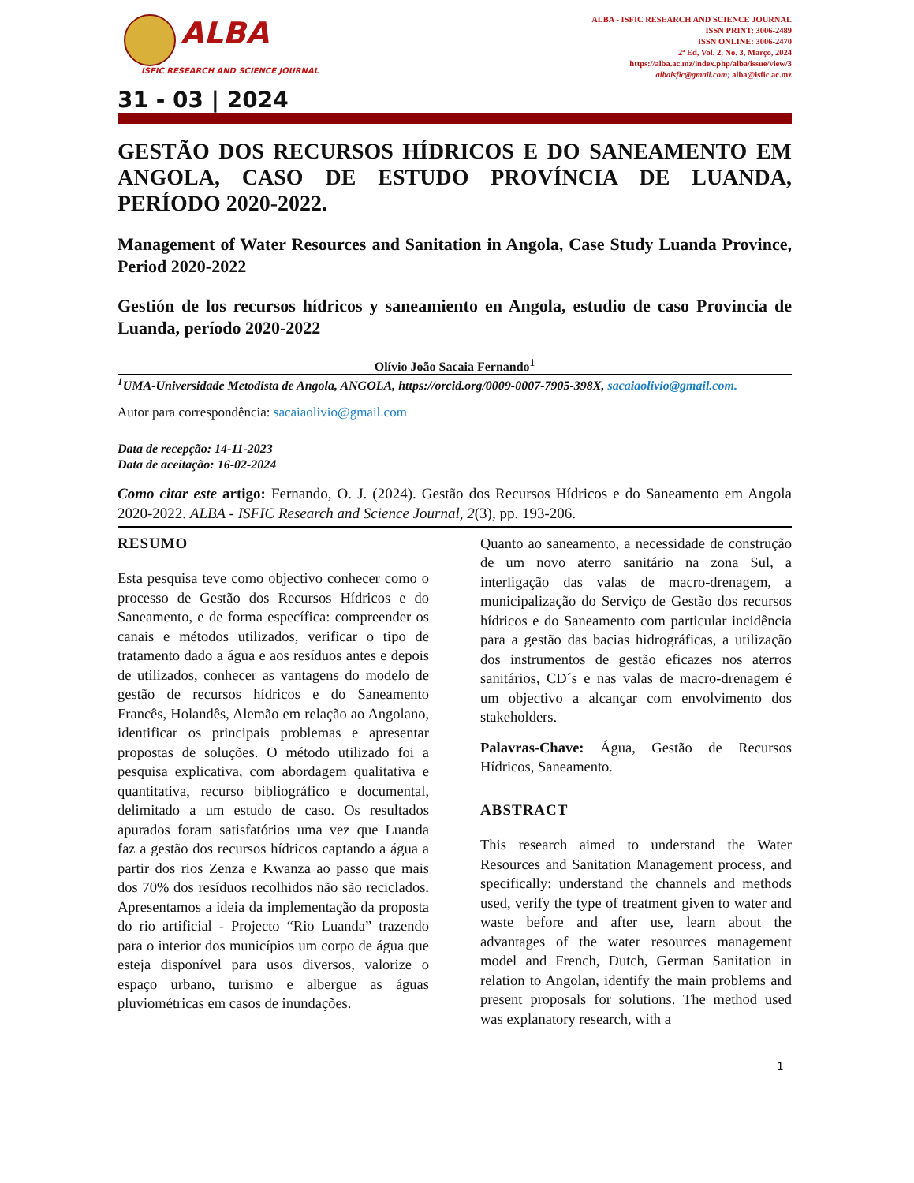ALBA
ISFIC RESEARCH AND SCIENCE JOURNAL
ALBA - ISFIC RESEARCH AND SCIENCE JOURNAL
ISSN PRINT: 3006-2489
ISSN ONLINE: 3006-2470
2ª Ed, Vol. 2, No. 3, Março, 2024
https://alba.ac.mz/index.php/alba/issue/view/3
albaisfic@gmail.com; alba@isfic.ac.mz
31 - 03 | 2024
GESTÃO DOS RECURSOS HÍDRICOS E DO SANEAMENTO EM ANGOLA, CASO DE ESTUDO PROVÍNCIA DE LUANDA, PERÍODO 2020-2022.
Management of Water Resources and Sanitation in Angola, Case Study Luanda Province, Period 2020-2022
Gestión de los recursos hídricos y saneamiento en Angola, estudio de caso Provincia de Luanda, período 2020-2022
Olívio João Sacaia Fernando<sup>1</sup>
<sup>1</sup> UMA-Universidade Metodista de Angola, ANGOLA, https://orcid.org/0009-0007-7905-398X, sacaiaolivio@gmail.com.
Autor para correspondência: sacaiaolivio@gmail.com
Data de recepção: 14-11-2023
Data de aceitação: 16-02-2024
Como citar este artigo: Fernando, O. J. (2024). Gestão dos Recursos Hídricos e do Saneamento em Angola 2020-2022. ALBA - ISFIC Research and Science Journal, 2(3), pp. 193-206.
RESUMO
Esta pesquisa teve como objectivo conhecer como o processo de Gestão dos Recursos Hídricos e do Saneamento, e de forma específica: compreender os canais e métodos utilizados, verificar o tipo de tratamento dado a água e aos resíduos antes e depois de utilizados, conhecer as vantagens do modelo de gestão de recursos hídricos e do Saneamento Francês, Holandês, Alemão em relação ao Angolano, identificar os principais problemas e apresentar propostas de soluções. O método utilizado foi a pesquisa explicativa, com abordagem qualitativa e quantitativa, recurso bibliográfico e documental, delimitado a um estudo de caso. Os resultados apurados foram satisfatórios uma vez que Luanda faz a gestão dos recursos hídricos captando a água a partir dos rios Zenza e Kwanza ao passo que mais dos 70% dos resíduos recolhidos não são reciclados. Apresentamos a ideia da implementação da proposta do rio artificial - Projecto “Rio Luanda” trazendo para o interior dos municípios um corpo de água que esteja disponível para usos diversos, valorize o espaço urbano, turismo e albergue as águas pluviométricas em casos de inundações.
Quanto ao saneamento, a necessidade de construção de um novo aterro sanitário na zona Sul, a interligação das valas de macro-drenagem, a municipalização do Serviço de Gestão dos recursos hídricos e do Saneamento com particular incidência para a gestão das bacias hidrográficas, a utilização dos instrumentos de gestão eficazes nos aterros sanitários, CD´s e nas valas de macro-drenagem é um objectivo a alcançar com envolvimento dos stakeholders.
Palavras-Chave: Água, Gestão de Recursos Hídricos, Saneamento.
ABSTRACT
This research aimed to understand the Water Resources and Sanitation Management process, and specifically: understand the channels and methods used, verify the type of treatment given to water and waste before and after use, learn about the advantages of the water resources management model and French, Dutch, German Sanitation in relation to Angolan, identify the main problems and present proposals for solutions. The method used was explanatory research, with a
1